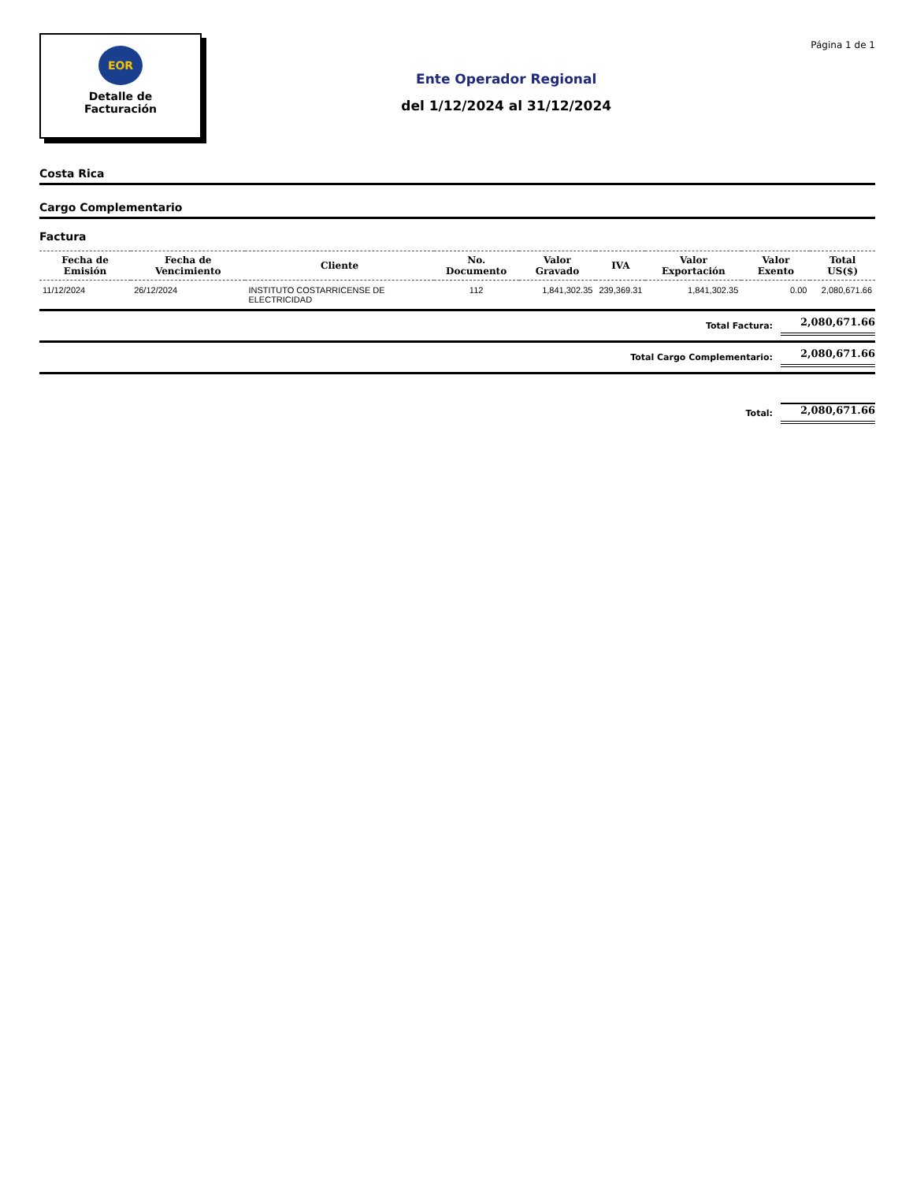EOR
Detalle de
Facturación
Ente Operador Regional
del 1/12/2024 al 31/12/2024
Página 1 de 1
Costa Rica
Cargo Complementario
Factura
| Fecha de Emisión | Fecha de Vencimiento | Cliente | No. Documento | Valor Gravado | IVA | Valor Exportación | Valor Exento | Total US($) |
| --- | --- | --- | --- | --- | --- | --- | --- | --- |
| 11/12/2024 | 26/12/2024 | INSTITUTO COSTARRICENSE DE ELECTRICIDAD | 112 | 1,841,302.35 | 239,369.31 | 1,841,302.35 | 0.00 | 2,080,671.66 |
Total Factura: 2,080,671.66
Total Cargo Complementario: 2,080,671.66
Total: 2,080,671.66